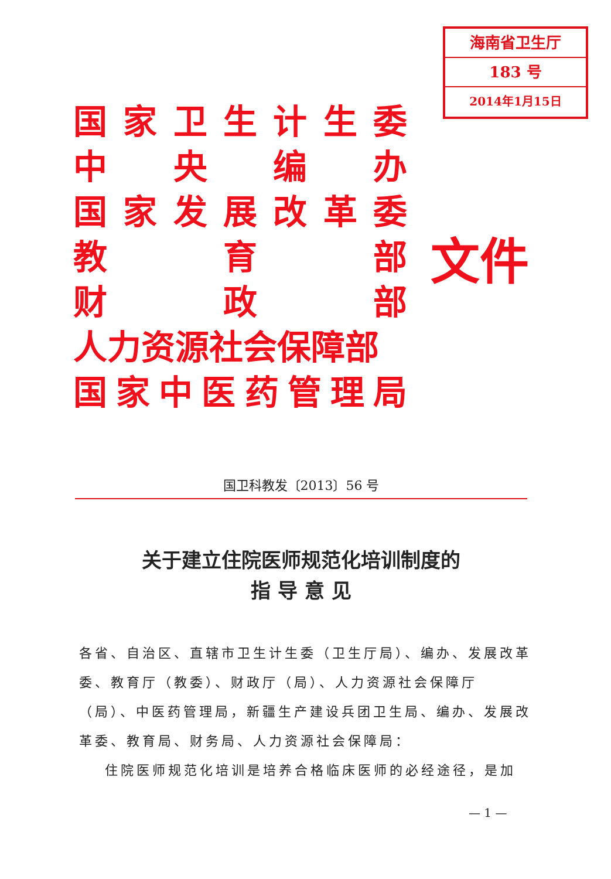海南省卫生厅
183 号
2014年1月15日
国家卫生计生委
中央编办
国家发展改革委
教 育 部
财 政 部
人力资源社会保障部
国家中医药管理局
文件
国卫科教发〔2013〕56 号
关于建立住院医师规范化培训制度的
指 导 意 见
各省、自治区、直辖市卫生计生委（卫生厅局）、编办、发展改革委、教育厅（教委）、财政厅（局）、人力资源社会保障厅（局）、中医药管理局，新疆生产建设兵团卫生局、编办、发展改革委、教育局、财务局、人力资源社会保障局：
住院医师规范化培训是培养合格临床医师的必经途径，是加
— 1 —